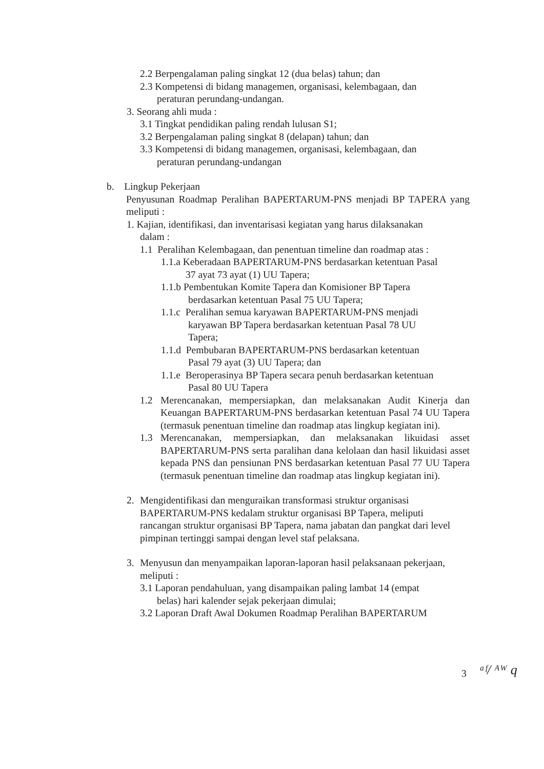2.2 Berpengalaman paling singkat 12 (dua belas) tahun; dan
2.3 Kompetensi di bidang managemen, organisasi, kelembagaan, dan
peraturan perundang-undangan.
3. Seorang ahli muda :
3.1 Tingkat pendidikan paling rendah lulusan S1;
3.2 Berpengalaman paling singkat 8 (delapan) tahun; dan
3.3 Kompetensi di bidang managemen, organisasi, kelembagaan, dan
peraturan perundang-undangan
b. Lingkup Pekerjaan
Penyusunan Roadmap Peralihan BAPERTARUM-PNS menjadi BP TAPERA yang meliputi :
1. Kajian, identifikasi, dan inventarisasi kegiatan yang harus dilaksanakan
dalam :
1.1 Peralihan Kelembagaan, dan penentuan timeline dan roadmap atas :
1.1.a Keberadaan BAPERTARUM-PNS berdasarkan ketentuan Pasal
37 ayat 73 ayat (1) UU Tapera;
1.1.b Pembentukan Komite Tapera dan Komisioner BP Tapera
berdasarkan ketentuan Pasal 75 UU Tapera;
1.1.c Peralihan semua karyawan BAPERTARUM-PNS menjadi
karyawan BP Tapera berdasarkan ketentuan Pasal 78 UU
Tapera;
1.1.d Pembubaran BAPERTARUM-PNS berdasarkan ketentuan
Pasal 79 ayat (3) UU Tapera; dan
1.1.e Beroperasinya BP Tapera secara penuh berdasarkan ketentuan
Pasal 80 UU Tapera
1.2 Merencanakan, mempersiapkan, dan melaksanakan Audit Kinerja dan Keuangan BAPERTARUM-PNS berdasarkan ketentuan Pasal 74 UU Tapera (termasuk penentuan timeline dan roadmap atas lingkup kegiatan ini).
1.3 Merencanakan, mempersiapkan, dan melaksanakan likuidasi asset BAPERTARUM-PNS serta paralihan dana kelolaan dan hasil likuidasi asset kepada PNS dan pensiunan PNS berdasarkan ketentuan Pasal 77 UU Tapera (termasuk penentuan timeline dan roadmap atas lingkup kegiatan ini).
2. Mengidentifikasi dan menguraikan transformasi struktur organisasi BAPERTARUM-PNS kedalam struktur organisasi BP Tapera, meliputi rancangan struktur organisasi BP Tapera, nama jabatan dan pangkat dari level pimpinan tertinggi sampai dengan level staf pelaksana.
3. Menyusun dan menyampaikan laporan-laporan hasil pelaksanaan pekerjaan, meliputi :
3.1 Laporan pendahuluan, yang disampaikan paling lambat 14 (empat
belas) hari kalender sejak pekerjaan dimulai;
3.2 Laporan Draft Awal Dokumen Roadmap Peralihan BAPERTARUM
3 ᵃᶠ/ ᴬᵂ q